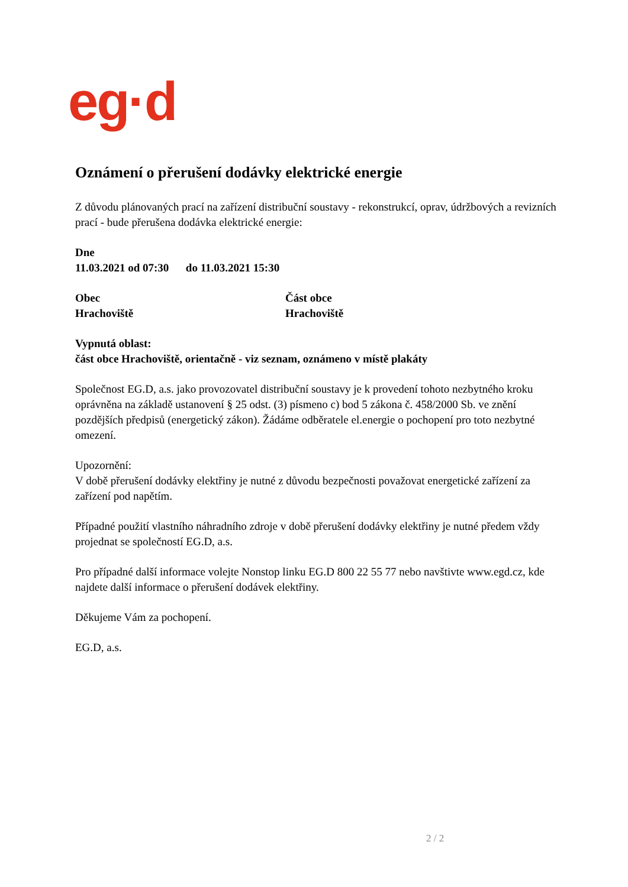eg·d
Oznámení o přerušení dodávky elektrické energie
Z důvodu plánovaných prací na zařízení distribuční soustavy - rekonstrukcí, oprav, údržbových a revizních prací - bude přerušena dodávka elektrické energie:
Dne
11.03.2021 od 07:30 do 11.03.2021 15:30
Obec
Hrachoviště
Část obce
Hrachoviště
Vypnutá oblast:
část obce Hrachoviště, orientačně - viz seznam, oznámeno v místě plakáty
Společnost EG.D, a.s. jako provozovatel distribuční soustavy je k provedení tohoto nezbytného kroku oprávněna na základě ustanovení § 25 odst. (3) písmeno c) bod 5 zákona č. 458/2000 Sb. ve znění pozdějších předpisů (energetický zákon). Žádáme odběratele el.energie o pochopení pro toto nezbytné omezení.
Upozornění:
V době přerušení dodávky elektřiny je nutné z důvodu bezpečnosti považovat energetické zařízení za zařízení pod napětím.
Případné použití vlastního náhradního zdroje v době přerušení dodávky elektřiny je nutné předem vždy projednat se společností EG.D, a.s.
Pro případné další informace volejte Nonstop linku EG.D 800 22 55 77 nebo navštivte www.egd.cz, kde najdete další informace o přerušení dodávek elektřiny.
Děkujeme Vám za pochopení.
EG.D, a.s.
2 / 2